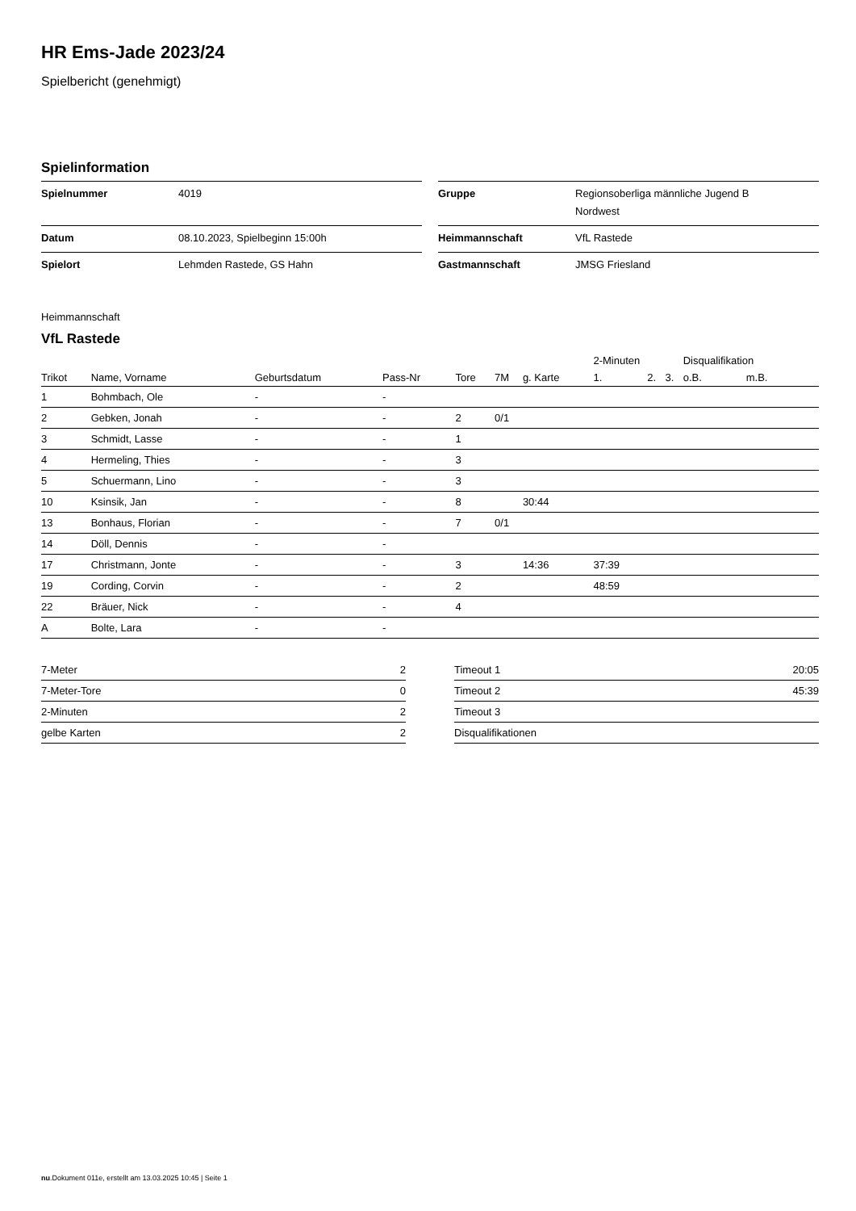HR Ems-Jade 2023/24
Spielbericht (genehmigt)
Spielinformation
| Spielnummer | 4019 |
| Datum | 08.10.2023, Spielbeginn 15:00h |
| Spielort | Lehmden Rastede, GS Hahn |
| Gruppe | Regionsoberliga männliche Jugend B Nordwest |
| Heimmannschaft | VfL Rastede |
| Gastmannschaft | JMSG Friesland |
Heimmannschaft
VfL Rastede
| | | | | | | | 2-Minuten | | | Disqualifikation | |
| --- | --- | --- | --- | --- | --- | --- | --- | --- | --- | --- | --- |
| Trikot | Name, Vorname | Geburtsdatum | Pass-Nr | Tore | 7M | g. Karte | 1. | 2. | 3. | o.B. | m.B. |
| 1 | Bohmbach, Ole | - | - | | | | | | | | |
| 2 | Gebken, Jonah | - | - | 2 | 0/1 | | | | | | |
| 3 | Schmidt, Lasse | - | - | 1 | | | | | | | |
| 4 | Hermeling, Thies | - | - | 3 | | | | | | | |
| 5 | Schuermann, Lino | - | - | 3 | | | | | | | |
| 10 | Ksinsik, Jan | - | - | 8 | | 30:44 | | | | | |
| 13 | Bonhaus, Florian | - | - | 7 | 0/1 | | | | | | |
| 14 | Döll, Dennis | - | - | | | | | | | | |
| 17 | Christmann, Jonte | - | - | 3 | | 14:36 | 37:39 | | | | |
| 19 | Cording, Corvin | - | - | 2 | | | 48:59 | | | | |
| 22 | Bräuer, Nick | - | - | 4 | | | | | | | |
| A | Bolte, Lara | - | - | | | | | | | | |
| 7-Meter | 2 |
| 7-Meter-Tore | 0 |
| 2-Minuten | 2 |
| gelbe Karten | 2 |
| Timeout 1 | 20:05 |
| Timeout 2 | 45:39 |
| Timeout 3 | |
| Disqualifikationen | |
nu.Dokument 011e, erstellt am 13.03.2025 10:45 | Seite 1